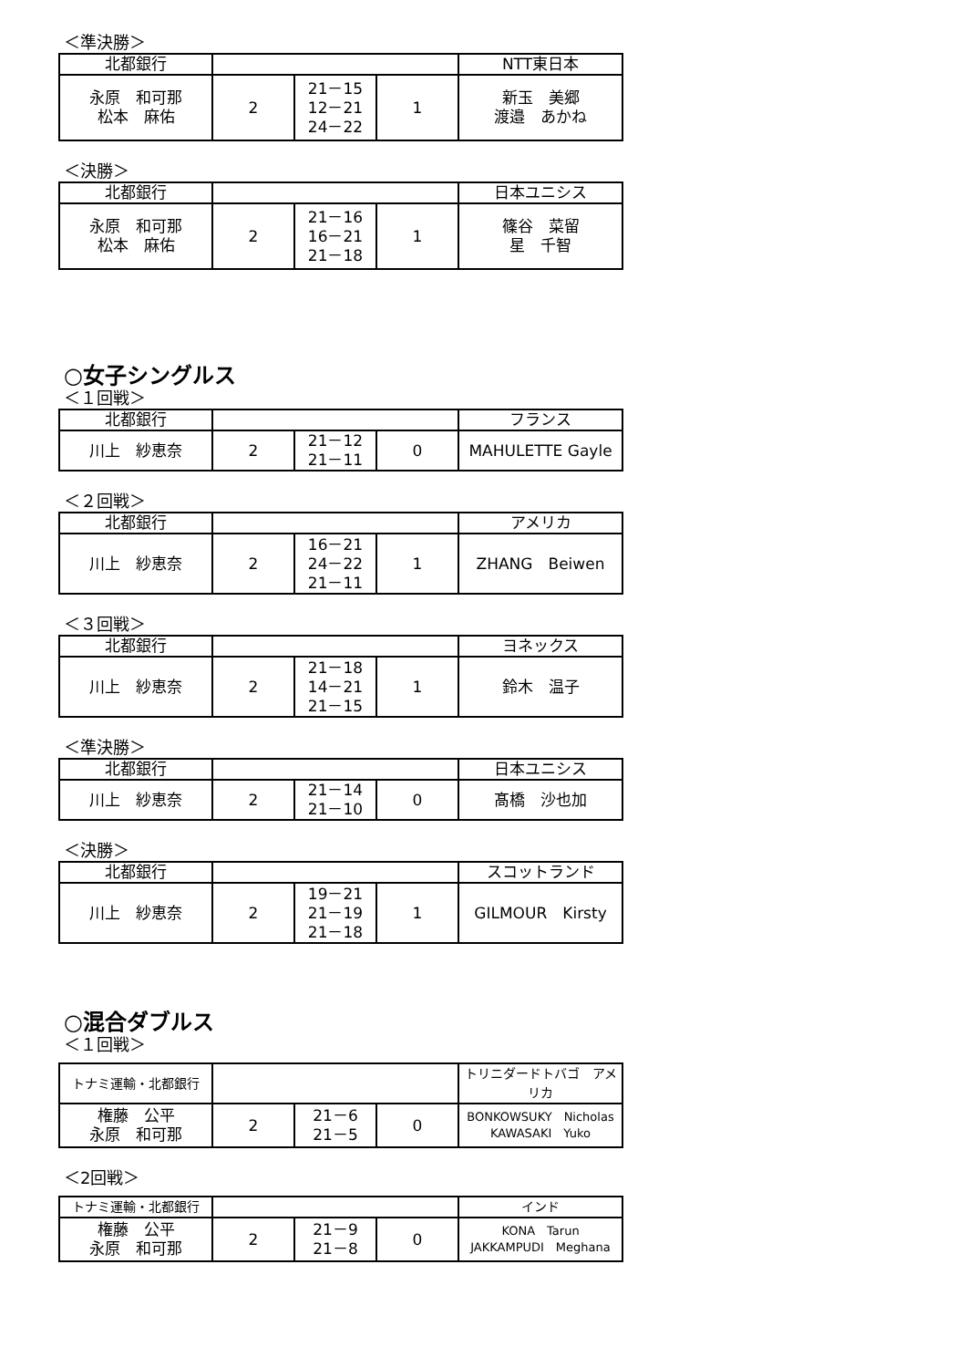＜準決勝＞
| 北都銀行 | | | | NTT東日本 |
| 永原 和可那 松本 麻佑 | 2 | 21－15 12－21 24－22 | 1 | 新玉 美郷 渡邉 あかね |
＜決勝＞
| 北都銀行 | | | | 日本ユニシス |
| 永原 和可那 松本 麻佑 | 2 | 21－16 16－21 21－18 | 1 | 篠谷 菜留 星 千智 |
○女子シングルス
＜１回戦＞
| 北都銀行 | | | | フランス |
| 川上 紗恵奈 | 2 | 21－12 21－11 | 0 | MAHULETTE Gayle |
＜２回戦＞
| 北都銀行 | | | | アメリカ |
| 川上 紗恵奈 | 2 | 16－21 24－22 21－11 | 1 | ZHANG Beiwen |
＜３回戦＞
| 北都銀行 | | | | ヨネックス |
| 川上 紗恵奈 | 2 | 21－18 14－21 21－15 | 1 | 鈴木 温子 |
＜準決勝＞
| 北都銀行 | | | | 日本ユニシス |
| 川上 紗恵奈 | 2 | 21－14 21－10 | 0 | 髙橋 沙也加 |
＜決勝＞
| 北都銀行 | | | | スコットランド |
| 川上 紗恵奈 | 2 | 19－21 21－19 21－18 | 1 | GILMOUR Kirsty |
○混合ダブルス
＜１回戦＞
| トナミ運輸・北都銀行 | | | | トリニダードトバゴ アメリカ |
| 権藤 公平 永原 和可那 | 2 | 21－6 21－5 | 0 | BONKOWSUKY Nicholas KAWASAKI Yuko |
＜2回戦＞
| トナミ運輸・北都銀行 | | | | インド |
| 権藤 公平 永原 和可那 | 2 | 21－9 21－8 | 0 | KONA Tarun JAKKAMPUDI Meghana |